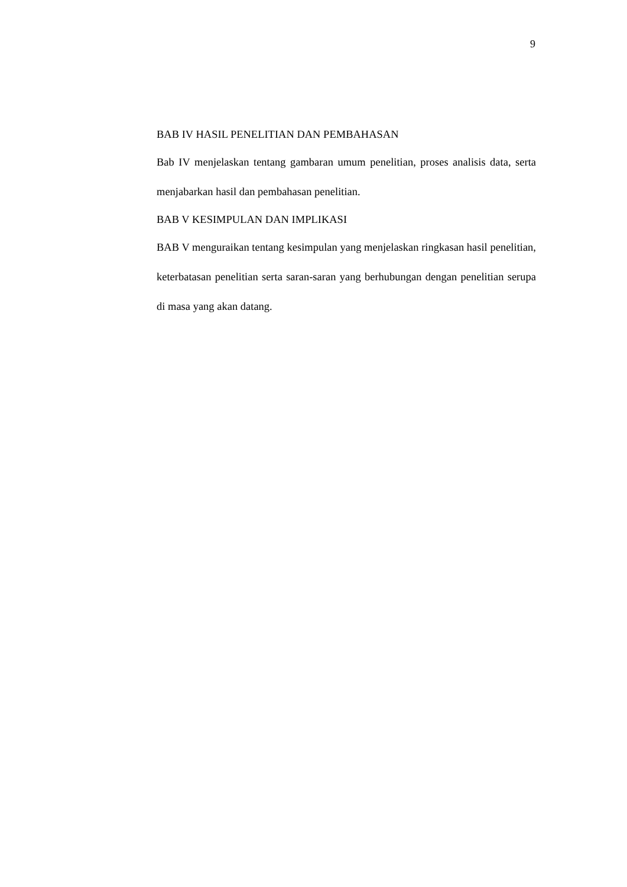9
BAB IV HASIL PENELITIAN DAN PEMBAHASAN
Bab IV menjelaskan tentang gambaran umum penelitian, proses analisis data, serta menjabarkan hasil dan pembahasan penelitian.
BAB V KESIMPULAN DAN IMPLIKASI
BAB V menguraikan tentang kesimpulan yang menjelaskan ringkasan hasil penelitian, keterbatasan penelitian serta saran-saran yang berhubungan dengan penelitian serupa di masa yang akan datang.